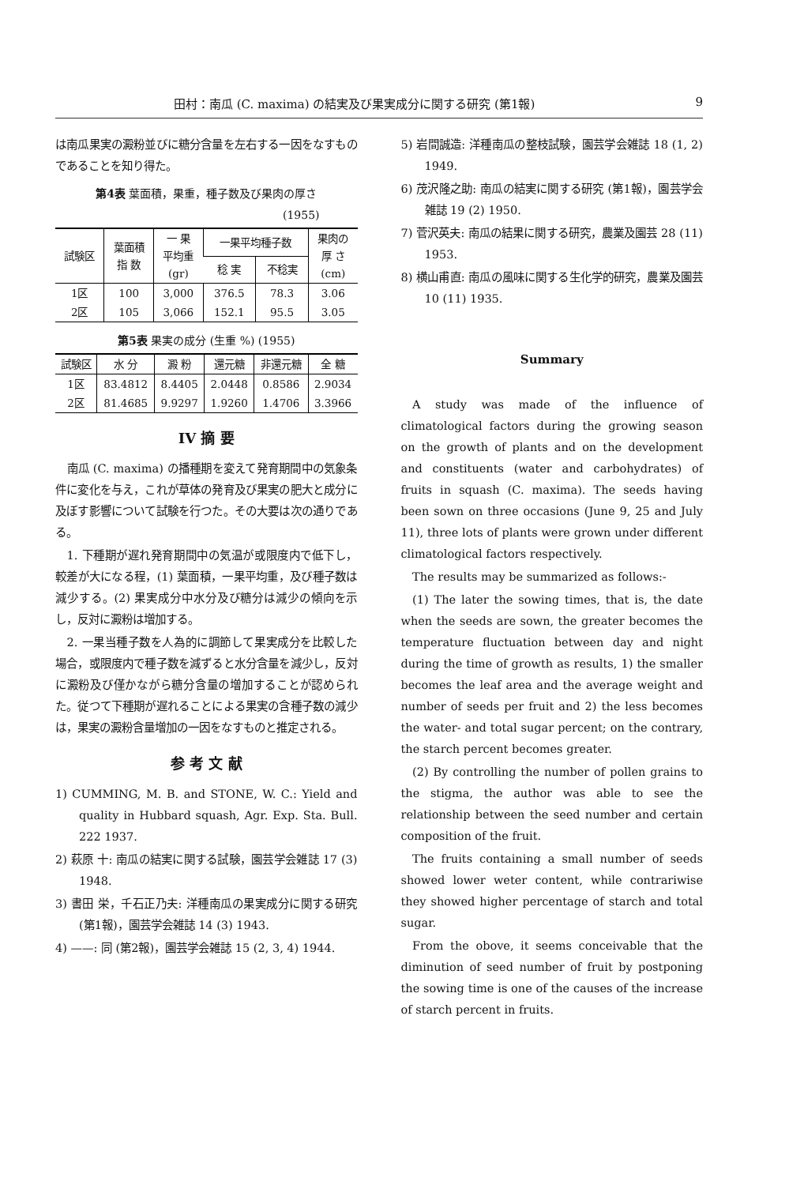田村：南瓜 (C. maxima) の結実及び果実成分に関する研究 (第1報) 9
は南瓜果実の澱粉並びに糖分含量を左右する一因をなすものであることを知り得た。
第4表 葉面積，果重，種子数及び果肉の厚さ
(1955)
| 試験区 | 葉面積 指 数 | 一 果 平均重 (gr) | 一果平均種子数 | | 果肉の 厚 さ (cm) |
| --- | --- | --- | --- | --- | --- |
| | | | 稔 実 | 不稔実 | |
| 1区 | 100 | 3,000 | 376.5 | 78.3 | 3.06 |
| 2区 | 105 | 3,066 | 152.1 | 95.5 | 3.05 |
第5表 果実の成分 (生重 %) (1955)
| 試験区 | 水 分 | 澱 粉 | 還元糖 | 非還元糖 | 全 糖 |
| --- | --- | --- | --- | --- | --- |
| 1区 | 83.4812 | 8.4405 | 2.0448 | 0.8586 | 2.9034 |
| 2区 | 81.4685 | 9.9297 | 1.9260 | 1.4706 | 3.3966 |
IV 摘 要
南瓜 (C. maxima) の播種期を変えて発育期間中の気象条件に変化を与え，これが草体の発育及び果実の肥大と成分に及ぼす影響について試験を行つた。その大要は次の通りである。
1. 下種期が遅れ発育期間中の気温が或限度内で低下し，較差が大になる程，(1) 葉面積，一果平均重，及び種子数は減少する。(2) 果実成分中水分及び糖分は減少の傾向を示し，反対に澱粉は増加する。
2. 一果当種子数を人為的に調節して果実成分を比較した場合，或限度内で種子数を減ずると水分含量を減少し，反対に澱粉及び僅かながら糖分含量の増加することが認められた。従つて下種期が遅れることによる果実の含種子数の減少は，果実の澱粉含量増加の一因をなすものと推定される。
参 考 文 献
1) CUMMING, M. B. and STONE, W. C.: Yield and quality in Hubbard squash, Agr. Exp. Sta. Bull. 222 1937.
2) 萩原 十: 南瓜の結実に関する試験，園芸学会雑誌 17 (3) 1948.
3) 書田 栄，千石正乃夫: 洋種南瓜の果実成分に関する研究 (第1報)，園芸学会雑誌 14 (3) 1943.
4) ——: 同 (第2報)，園芸学会雑誌 15 (2, 3, 4) 1944.
5) 岩間誠造: 洋種南瓜の整枝試験，園芸学会雑誌 18 (1, 2) 1949.
6) 茂沢隆之助: 南瓜の結実に関する研究 (第1報)，園芸学会雑誌 19 (2) 1950.
7) 菅沢英夫: 南瓜の結果に関する研究，農業及園芸 28 (11) 1953.
8) 横山甫直: 南瓜の風味に関する生化学的研究，農業及園芸 10 (11) 1935.
Summary
A study was made of the influence of climatological factors during the growing season on the growth of plants and on the development and constituents (water and carbohydrates) of fruits in squash (C. maxima). The seeds having been sown on three occasions (June 9, 25 and July 11), three lots of plants were grown under different climatological factors respectively.
The results may be summarized as follows:-
(1) The later the sowing times, that is, the date when the seeds are sown, the greater becomes the temperature fluctuation between day and night during the time of growth as results, 1) the smaller becomes the leaf area and the average weight and number of seeds per fruit and 2) the less becomes the water- and total sugar percent; on the contrary, the starch percent becomes greater.
(2) By controlling the number of pollen grains to the stigma, the author was able to see the relationship between the seed number and certain composition of the fruit.
The fruits containing a small number of seeds showed lower weter content, while contrariwise they showed higher percentage of starch and total sugar.
From the obove, it seems conceivable that the diminution of seed number of fruit by postponing the sowing time is one of the causes of the increase of starch percent in fruits.